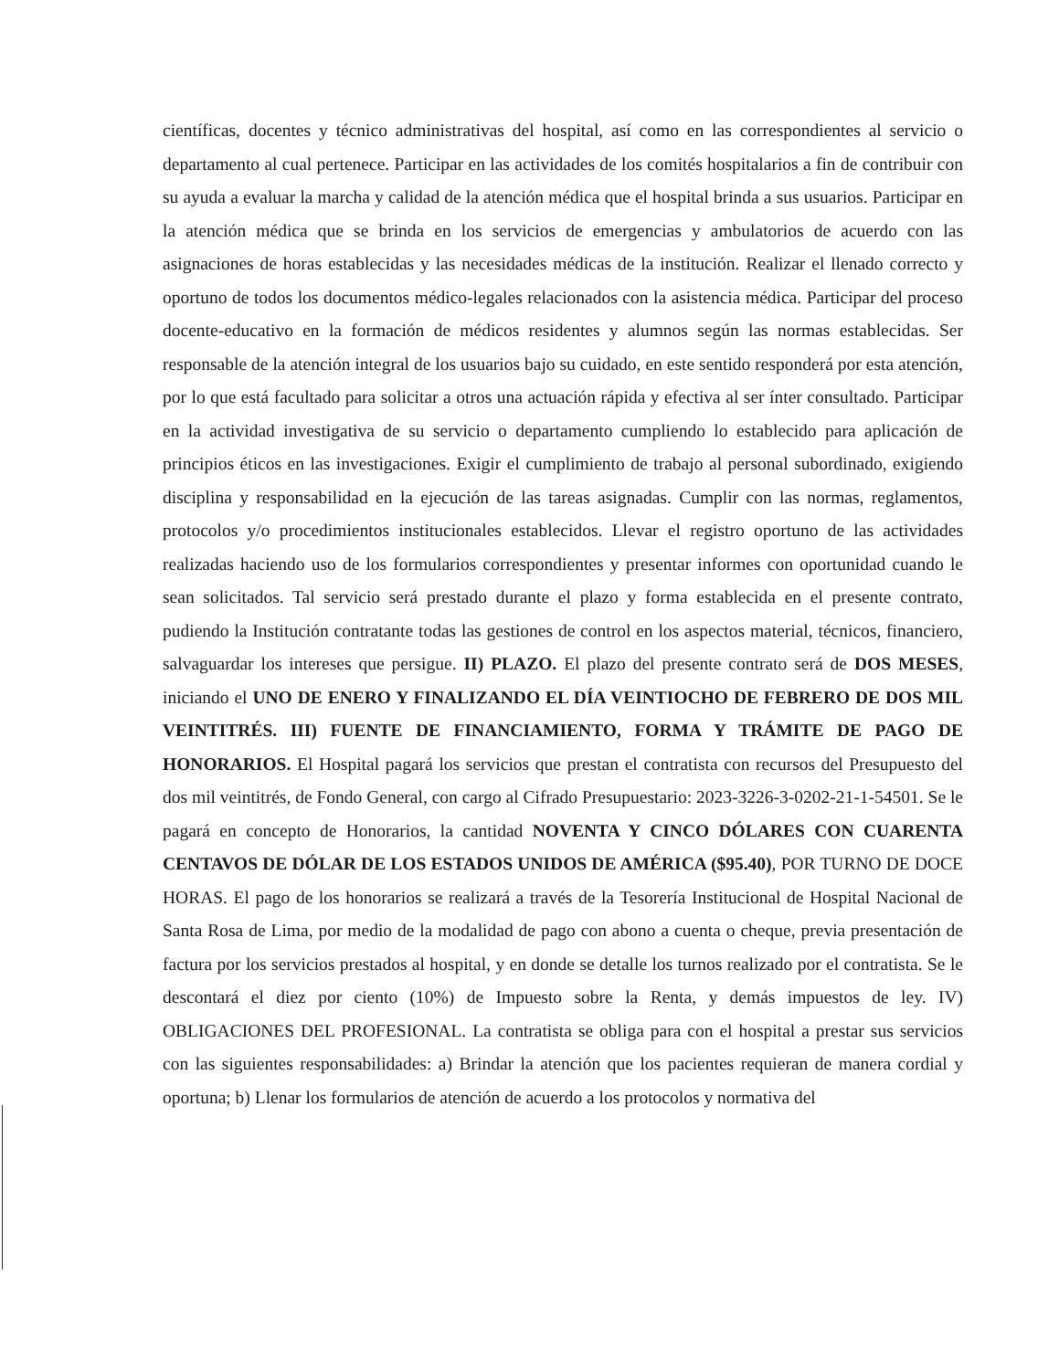científicas, docentes y técnico administrativas del hospital, así como en las correspondientes al servicio o departamento al cual pertenece. Participar en las actividades de los comités hospitalarios a fin de contribuir con su ayuda a evaluar la marcha y calidad de la atención médica que el hospital brinda a sus usuarios. Participar en la atención médica que se brinda en los servicios de emergencias y ambulatorios de acuerdo con las asignaciones de horas establecidas y las necesidades médicas de la institución. Realizar el llenado correcto y oportuno de todos los documentos médico-legales relacionados con la asistencia médica. Participar del proceso docente-educativo en la formación de médicos residentes y alumnos según las normas establecidas. Ser responsable de la atención integral de los usuarios bajo su cuidado, en este sentido responderá por esta atención, por lo que está facultado para solicitar a otros una actuación rápida y efectiva al ser ínter consultado. Participar en la actividad investigativa de su servicio o departamento cumpliendo lo establecido para aplicación de principios éticos en las investigaciones. Exigir el cumplimiento de trabajo al personal subordinado, exigiendo disciplina y responsabilidad en la ejecución de las tareas asignadas. Cumplir con las normas, reglamentos, protocolos y/o procedimientos institucionales establecidos. Llevar el registro oportuno de las actividades realizadas haciendo uso de los formularios correspondientes y presentar informes con oportunidad cuando le sean solicitados. Tal servicio será prestado durante el plazo y forma establecida en el presente contrato, pudiendo la Institución contratante todas las gestiones de control en los aspectos material, técnicos, financiero, salvaguardar los intereses que persigue. II) PLAZO. El plazo del presente contrato será de DOS MESES, iniciando el UNO DE ENERO Y FINALIZANDO EL DÍA VEINTIOCHO DE FEBRERO DE DOS MIL VEINTITRÉS. III) FUENTE DE FINANCIAMIENTO, FORMA Y TRÁMITE DE PAGO DE HONORARIOS. El Hospital pagará los servicios que prestan el contratista con recursos del Presupuesto del dos mil veintitrés, de Fondo General, con cargo al Cifrado Presupuestario: 2023-3226-3-0202-21-1-54501. Se le pagará en concepto de Honorarios, la cantidad NOVENTA Y CINCO DÓLARES CON CUARENTA CENTAVOS DE DÓLAR DE LOS ESTADOS UNIDOS DE AMÉRICA ($95.40), POR TURNO DE DOCE HORAS. El pago de los honorarios se realizará a través de la Tesorería Institucional de Hospital Nacional de Santa Rosa de Lima, por medio de la modalidad de pago con abono a cuenta o cheque, previa presentación de factura por los servicios prestados al hospital, y en donde se detalle los turnos realizado por el contratista. Se le descontará el diez por ciento (10%) de Impuesto sobre la Renta, y demás impuestos de ley. IV) OBLIGACIONES DEL PROFESIONAL. La contratista se obliga para con el hospital a prestar sus servicios con las siguientes responsabilidades: a) Brindar la atención que los pacientes requieran de manera cordial y oportuna; b) Llenar los formularios de atención de acuerdo a los protocolos y normativa del